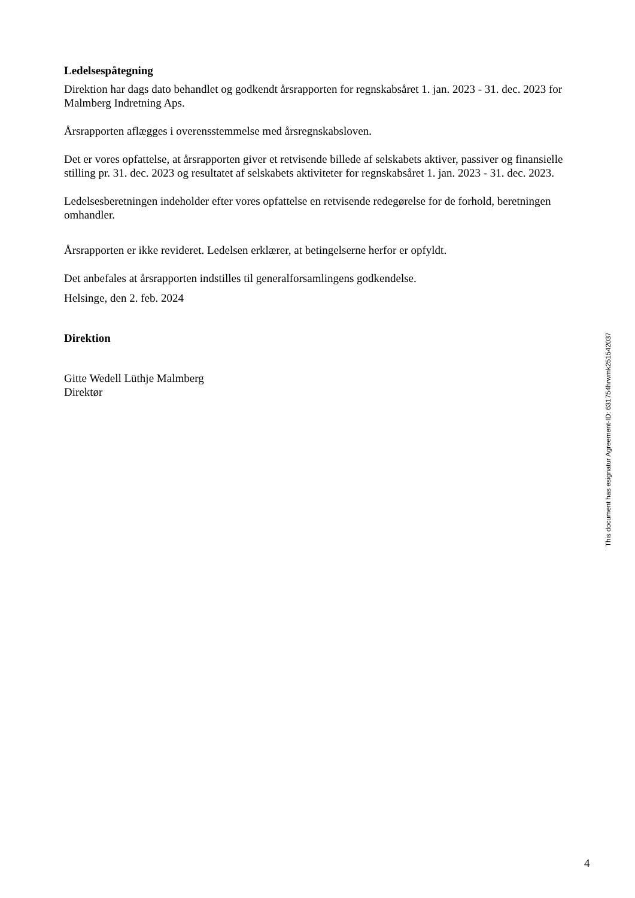Ledelsespåtegning
Direktion har dags dato behandlet og godkendt årsrapporten for regnskabsåret 1. jan. 2023 - 31. dec. 2023 for Malmberg Indretning Aps.
Årsrapporten aflægges i overensstemmelse med årsregnskabsloven.
Det er vores opfattelse, at årsrapporten giver et retvisende billede af selskabets aktiver, passiver og finansielle stilling pr. 31. dec. 2023 og resultatet af selskabets aktiviteter for regnskabsåret 1. jan. 2023 - 31. dec. 2023.
Ledelsesberetningen indeholder efter vores opfattelse en retvisende redegørelse for de forhold, beretningen omhandler.
Årsrapporten er ikke revideret. Ledelsen erklærer, at betingelserne herfor er opfyldt.
Det anbefales at årsrapporten indstilles til generalforsamlingens godkendelse.
Helsinge, den 2. feb. 2024
Direktion
Gitte Wedell Lüthje Malmberg
Direktør
This document has esignatur Agreement-ID: 631754hrwmk251542037
4